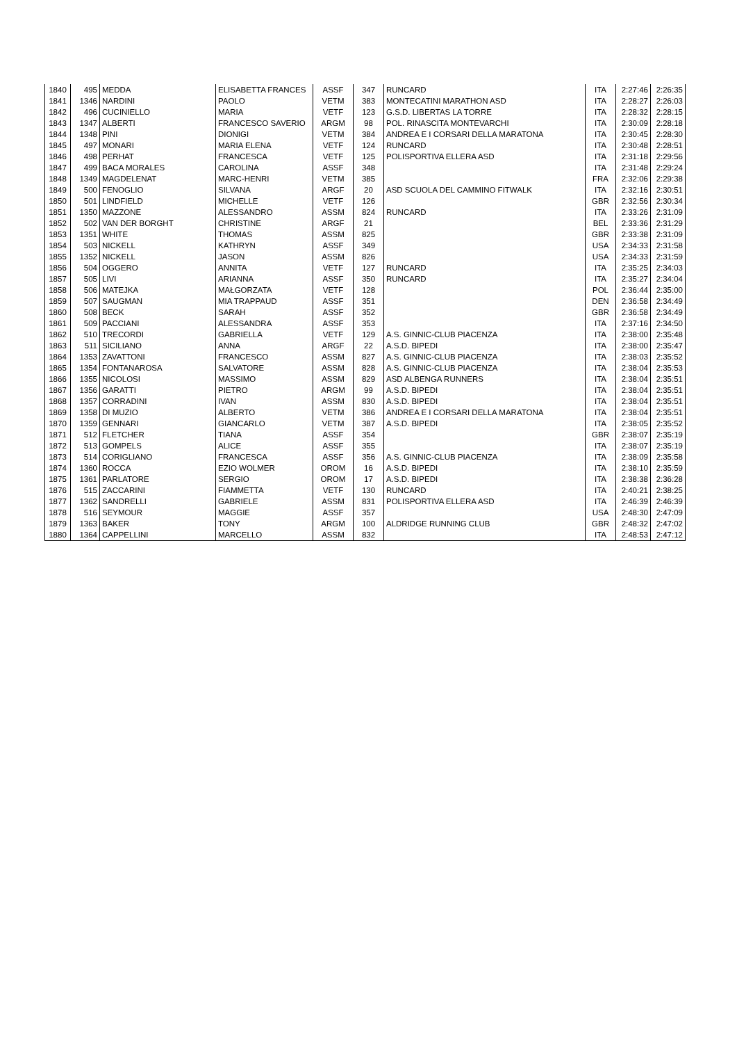| 1840 | 495 | MEDDA | ELISABETTA FRANCES | ASSF | 347 | RUNCARD | ITA | 2:27:46 | 2:26:35 |
| 1841 | 1346 | NARDINI | PAOLO | VETM | 383 | MONTECATINI MARATHON ASD | ITA | 2:28:27 | 2:26:03 |
| 1842 | 496 | CUCINIELLO | MARIA | VETF | 123 | G.S.D. LIBERTAS LA TORRE | ITA | 2:28:32 | 2:28:15 |
| 1843 | 1347 | ALBERTI | FRANCESCO SAVERIO | ARGM | 98 | POL. RINASCITA MONTEVARCHI | ITA | 2:30:09 | 2:28:18 |
| 1844 | 1348 | PINI | DIONIGI | VETM | 384 | ANDREA E I CORSARI DELLA MARATONA | ITA | 2:30:45 | 2:28:30 |
| 1845 | 497 | MONARI | MARIA ELENA | VETF | 124 | RUNCARD | ITA | 2:30:48 | 2:28:51 |
| 1846 | 498 | PERHAT | FRANCESCA | VETF | 125 | POLISPORTIVA ELLERA ASD | ITA | 2:31:18 | 2:29:56 |
| 1847 | 499 | BACA MORALES | CAROLINA | ASSF | 348 | | ITA | 2:31:48 | 2:29:24 |
| 1848 | 1349 | MAGDELENAT | MARC-HENRI | VETM | 385 | | FRA | 2:32:06 | 2:29:38 |
| 1849 | 500 | FENOGLIO | SILVANA | ARGF | 20 | ASD SCUOLA DEL CAMMINO FITWALK | ITA | 2:32:16 | 2:30:51 |
| 1850 | 501 | LINDFIELD | MICHELLE | VETF | 126 | | GBR | 2:32:56 | 2:30:34 |
| 1851 | 1350 | MAZZONE | ALESSANDRO | ASSM | 824 | RUNCARD | ITA | 2:33:26 | 2:31:09 |
| 1852 | 502 | VAN DER BORGHT | CHRISTINE | ARGF | 21 | | BEL | 2:33:36 | 2:31:29 |
| 1853 | 1351 | WHITE | THOMAS | ASSM | 825 | | GBR | 2:33:38 | 2:31:09 |
| 1854 | 503 | NICKELL | KATHRYN | ASSF | 349 | | USA | 2:34:33 | 2:31:58 |
| 1855 | 1352 | NICKELL | JASON | ASSM | 826 | | USA | 2:34:33 | 2:31:59 |
| 1856 | 504 | OGGERO | ANNITA | VETF | 127 | RUNCARD | ITA | 2:35:25 | 2:34:03 |
| 1857 | 505 | LIVI | ARIANNA | ASSF | 350 | RUNCARD | ITA | 2:35:27 | 2:34:04 |
| 1858 | 506 | MATEJKA | MAŁGORZATA | VETF | 128 | | POL | 2:36:44 | 2:35:00 |
| 1859 | 507 | SAUGMAN | MIA TRAPPAUD | ASSF | 351 | | DEN | 2:36:58 | 2:34:49 |
| 1860 | 508 | BECK | SARAH | ASSF | 352 | | GBR | 2:36:58 | 2:34:49 |
| 1861 | 509 | PACCIANI | ALESSANDRA | ASSF | 353 | | ITA | 2:37:16 | 2:34:50 |
| 1862 | 510 | TRECORDI | GABRIELLA | VETF | 129 | A.S. GINNIC-CLUB PIACENZA | ITA | 2:38:00 | 2:35:48 |
| 1863 | 511 | SICILIANO | ANNA | ARGF | 22 | A.S.D. BIPEDI | ITA | 2:38:00 | 2:35:47 |
| 1864 | 1353 | ZAVATTONI | FRANCESCO | ASSM | 827 | A.S. GINNIC-CLUB PIACENZA | ITA | 2:38:03 | 2:35:52 |
| 1865 | 1354 | FONTANAROSA | SALVATORE | ASSM | 828 | A.S. GINNIC-CLUB PIACENZA | ITA | 2:38:04 | 2:35:53 |
| 1866 | 1355 | NICOLOSI | MASSIMO | ASSM | 829 | ASD ALBENGA RUNNERS | ITA | 2:38:04 | 2:35:51 |
| 1867 | 1356 | GARATTI | PIETRO | ARGM | 99 | A.S.D. BIPEDI | ITA | 2:38:04 | 2:35:51 |
| 1868 | 1357 | CORRADINI | IVAN | ASSM | 830 | A.S.D. BIPEDI | ITA | 2:38:04 | 2:35:51 |
| 1869 | 1358 | DI MUZIO | ALBERTO | VETM | 386 | ANDREA E I CORSARI DELLA MARATONA | ITA | 2:38:04 | 2:35:51 |
| 1870 | 1359 | GENNARI | GIANCARLO | VETM | 387 | A.S.D. BIPEDI | ITA | 2:38:05 | 2:35:52 |
| 1871 | 512 | FLETCHER | TIANA | ASSF | 354 | | GBR | 2:38:07 | 2:35:19 |
| 1872 | 513 | GOMPELS | ALICE | ASSF | 355 | | ITA | 2:38:07 | 2:35:19 |
| 1873 | 514 | CORIGLIANO | FRANCESCA | ASSF | 356 | A.S. GINNIC-CLUB PIACENZA | ITA | 2:38:09 | 2:35:58 |
| 1874 | 1360 | ROCCA | EZIO WOLMER | OROM | 16 | A.S.D. BIPEDI | ITA | 2:38:10 | 2:35:59 |
| 1875 | 1361 | PARLATORE | SERGIO | OROM | 17 | A.S.D. BIPEDI | ITA | 2:38:38 | 2:36:28 |
| 1876 | 515 | ZACCARINI | FIAMMETTA | VETF | 130 | RUNCARD | ITA | 2:40:21 | 2:38:25 |
| 1877 | 1362 | SANDRELLI | GABRIELE | ASSM | 831 | POLISPORTIVA ELLERA ASD | ITA | 2:46:39 | 2:46:39 |
| 1878 | 516 | SEYMOUR | MAGGIE | ASSF | 357 | | USA | 2:48:30 | 2:47:09 |
| 1879 | 1363 | BAKER | TONY | ARGM | 100 | ALDRIDGE RUNNING CLUB | GBR | 2:48:32 | 2:47:02 |
| 1880 | 1364 | CAPPELLINI | MARCELLO | ASSM | 832 | | ITA | 2:48:53 | 2:47:12 |